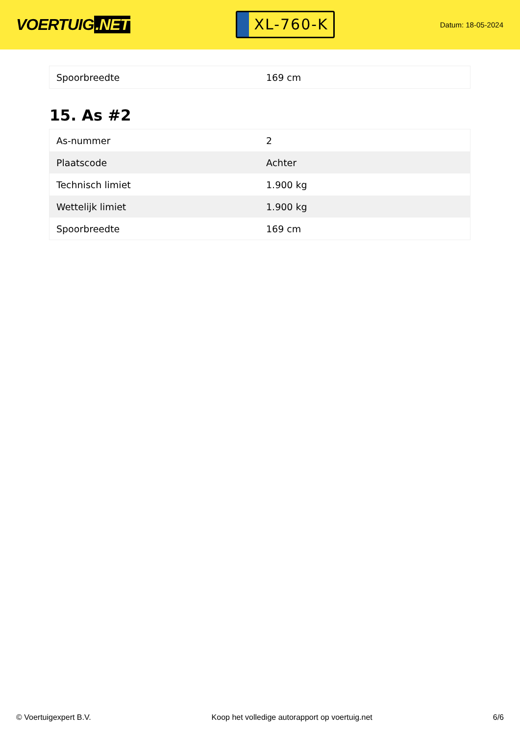VOERTUIG.NET
XL-760-K
Datum: 18-05-2024
| Spoorbreedte | 169 cm |
15. As #2
| As-nummer | 2 |
| Plaatscode | Achter |
| Technisch limiet | 1.900 kg |
| Wettelijk limiet | 1.900 kg |
| Spoorbreedte | 169 cm |
© Voertuigexpert B.V. Koop het volledige autorapport op voertuig.net 6/6